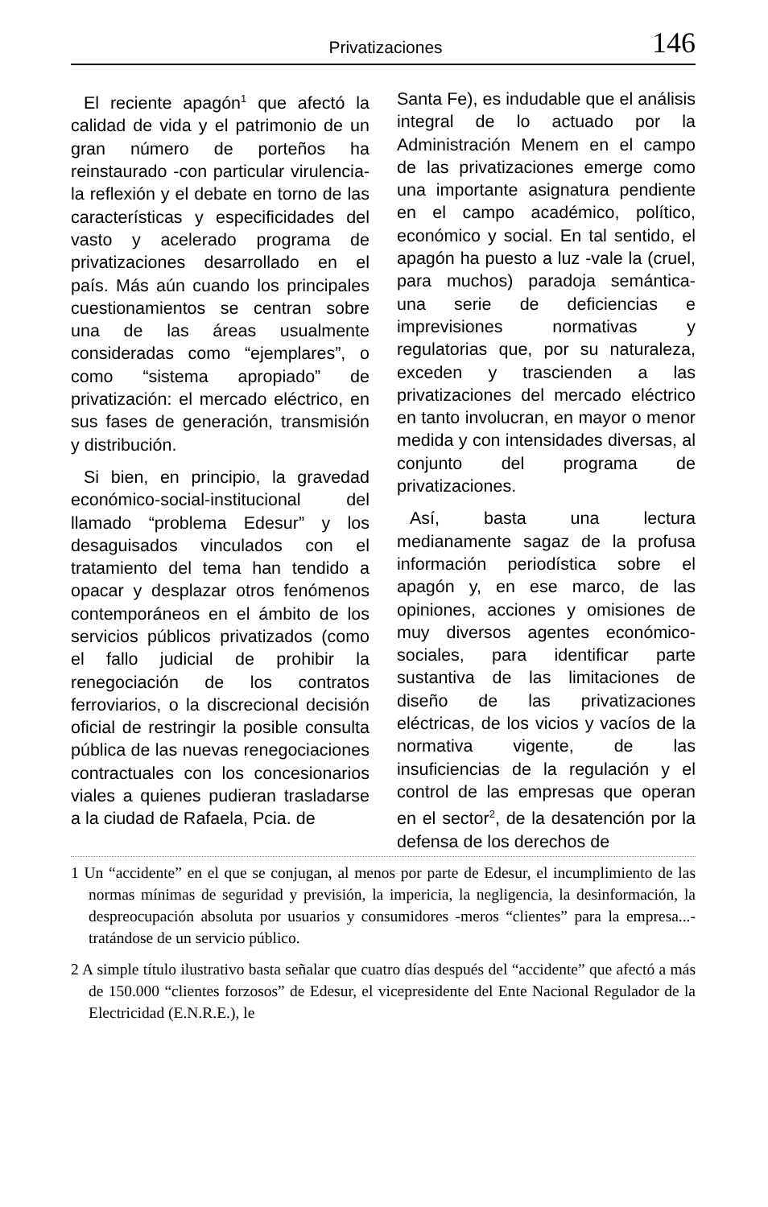Privatizaciones 146
El reciente apagón<sup>1</sup> que afectó la calidad de vida y el patrimonio de un gran número de porteños ha reinstaurado -con particular virulencia- la reflexión y el debate en torno de las características y especificidades del vasto y acelerado programa de privatizaciones desarrollado en el país. Más aún cuando los principales cuestionamientos se centran sobre una de las áreas usualmente consideradas como “ejemplares”, o como “sistema apropiado” de privatización: el mercado eléctrico, en sus fases de generación, transmisión y distribución.
Si bien, en principio, la gravedad económico-social-institucional del llamado “problema Edesur” y los desaguisados vinculados con el tratamiento del tema han tendido a opacar y desplazar otros fenómenos contemporáneos en el ámbito de los servicios públicos privatizados (como el fallo judicial de prohibir la renegociación de los contratos ferroviarios, o la discrecional decisión oficial de restringir la posible consulta pública de las nuevas renegociaciones contractuales con los concesionarios viales a quienes pudieran trasladarse a la ciudad de Rafaela, Pcia. de
Santa Fe), es indudable que el análisis integral de lo actuado por la Administración Menem en el campo de las privatizaciones emerge como una importante asignatura pendiente en el campo académico, político, económico y social. En tal sentido, el apagón ha puesto a luz -vale la (cruel, para muchos) paradoja semántica- una serie de deficiencias e imprevisiones normativas y regulatorias que, por su naturaleza, exceden y trascienden a las privatizaciones del mercado eléctrico en tanto involucran, en mayor o menor medida y con intensidades diversas, al conjunto del programa de privatizaciones.
Así, basta una lectura medianamente sagaz de la profusa información periodística sobre el apagón y, en ese marco, de las opiniones, acciones y omisiones de muy diversos agentes económico-sociales, para identificar parte sustantiva de las limitaciones de diseño de las privatizaciones eléctricas, de los vicios y vacíos de la normativa vigente, de las insuficiencias de la regulación y el control de las empresas que operan en el sector<sup>2</sup>, de la desatención por la defensa de los derechos de
1 Un “accidente” en el que se conjugan, al menos por parte de Edesur, el incumplimiento de las normas mínimas de seguridad y previsión, la impericia, la negligencia, la desinformación, la despreocupación absoluta por usuarios y consumidores -meros “clientes” para la empresa...- tratándose de un servicio público.
2 A simple título ilustrativo basta señalar que cuatro días después del “accidente” que afectó a más de 150.000 “clientes forzosos” de Edesur, el vicepresidente del Ente Nacional Regulador de la Electricidad (E.N.R.E.), le